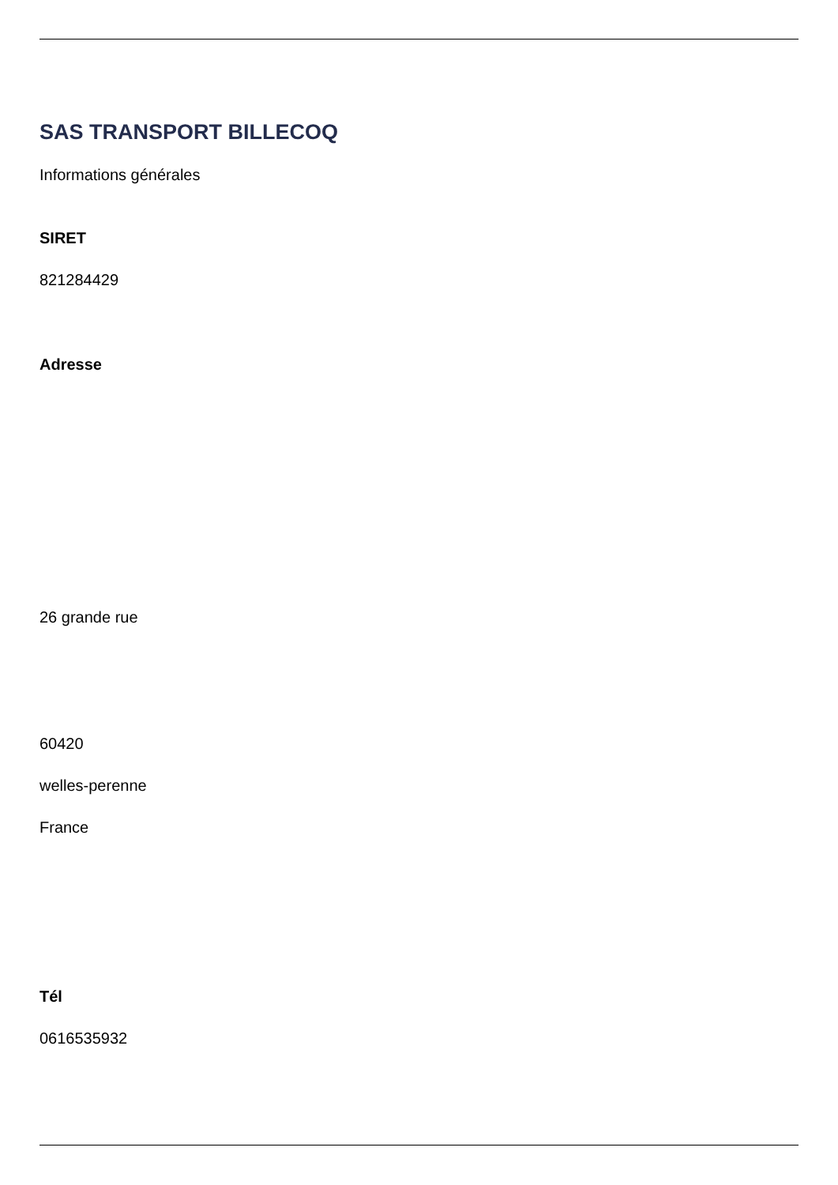SAS TRANSPORT BILLECOQ
Informations générales
SIRET
821284429
Adresse
26 grande rue
60420
welles-perenne
France
Tél
0616535932